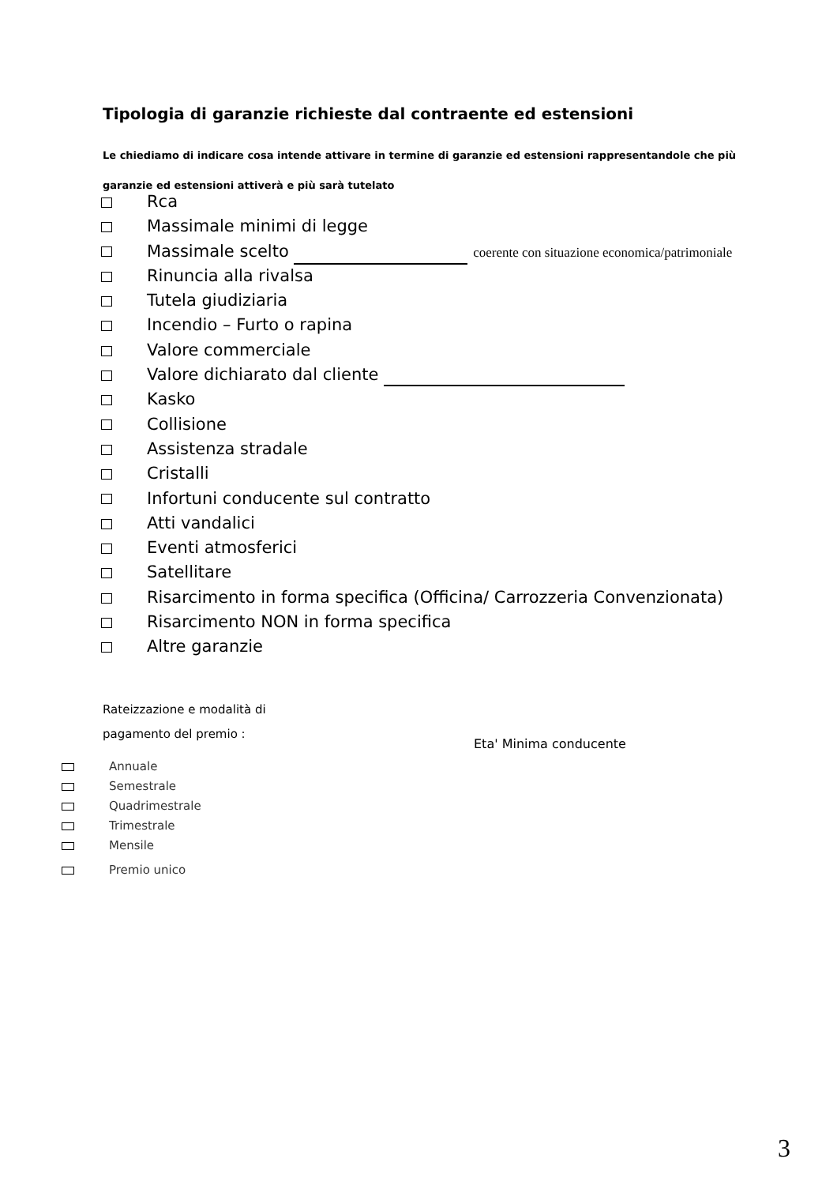Tipologia di garanzie richieste dal contraente ed estensioni
Le chiediamo di indicare cosa intende attivare in termine di garanzie ed estensioni rappresentandole che più garanzie ed estensioni attiverà e più sarà tutelato
Rca
Massimale minimi di legge
Massimale scelto coerente con situazione economica/patrimoniale
Rinuncia alla rivalsa
Tutela giudiziaria
Incendio – Furto o rapina
Valore commerciale
Valore dichiarato dal cliente
Kasko
Collisione
Assistenza stradale
Cristalli
Infortuni conducente sul contratto
Atti vandalici
Eventi atmosferici
Satellitare
Risarcimento in forma specifica (Officina/ Carrozzeria Convenzionata)
Risarcimento NON in forma specifica
Altre garanzie
Rateizzazione e modalità di
pagamento del premio :
Eta' Minima conducente
Annuale
Semestrale
Quadrimestrale
Trimestrale
Mensile
Premio unico
3